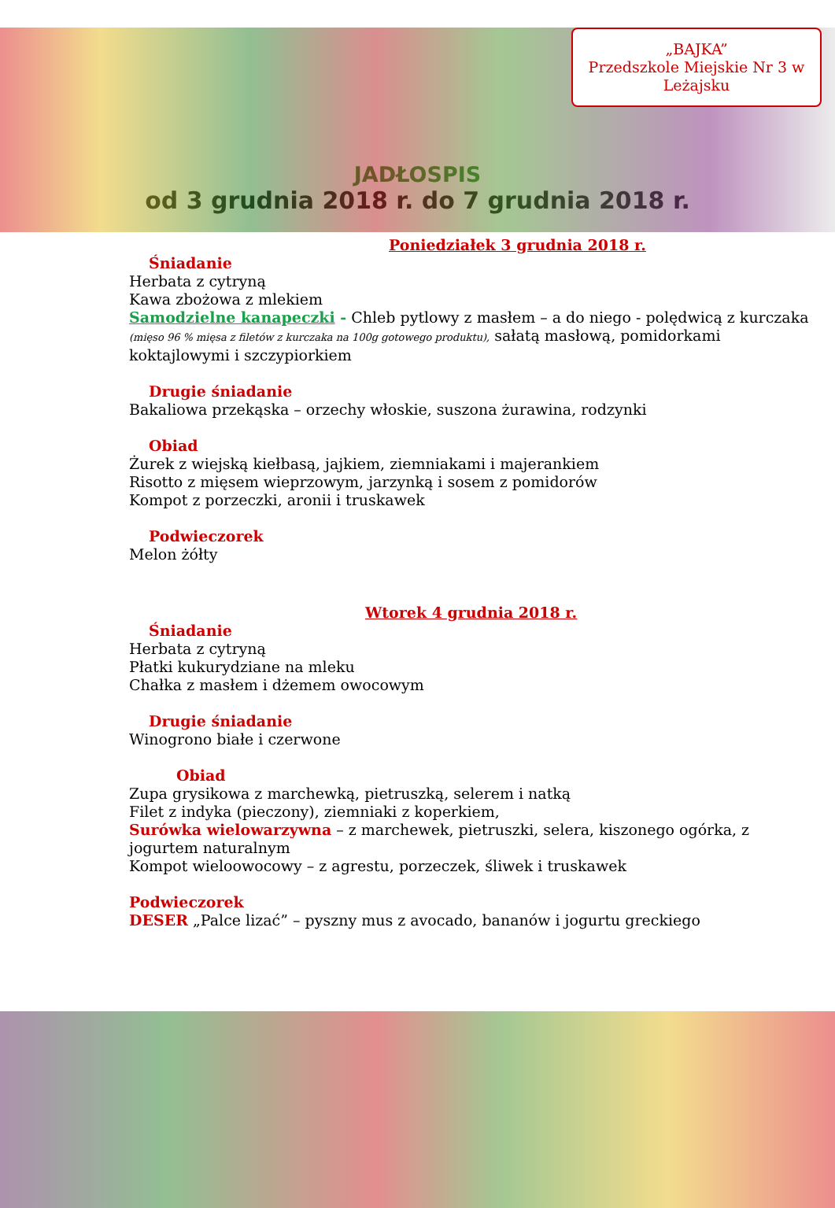„BAJKA”
Przedszkole Miejskie Nr 3 w Leżajsku
JADŁOSPIS
od 3 grudnia 2018 r. do 7 grudnia 2018 r.
Poniedziałek 3 grudnia 2018 r.
Śniadanie
Herbata z cytryną
Kawa zbożowa z mlekiem
Samodzielne kanapeczki - Chleb pytlowy z masłem – a do niego - polędwicą z kurczaka (mięso 96 % mięsa z filetów z kurczaka na 100g gotowego produktu), sałatą masłową, pomidorkami koktajlowymi i szczypiorkiem
Drugie śniadanie
Bakaliowa przekąska – orzechy włoskie, suszona żurawina, rodzynki
Obiad
Żurek z wiejską kiełbasą, jajkiem, ziemniakami i majerankiem
Risotto z mięsem wieprzowym, jarzynką i sosem z pomidorów
Kompot z porzeczki, aronii i truskawek
Podwieczorek
Melon żółty
Wtorek 4 grudnia 2018 r.
Śniadanie
Herbata z cytryną
Płatki kukurydziane na mleku
Chałka z masłem i dżemem owocowym
Drugie śniadanie
Winogrono białe i czerwone
Obiad
Zupa grysikowa z marchewką, pietruszką, selerem i natką
Filet z indyka (pieczony), ziemniaki z koperkiem,
Surówka wielowarzywna – z marchewek, pietruszki, selera, kiszonego ogórka, z jogurtem naturalnym
Kompot wieloowocowy – z agrestu, porzeczek, śliwek i truskawek
Podwieczorek
DESER „Palce lizać” – pyszny mus z avocado, bananów i jogurtu greckiego